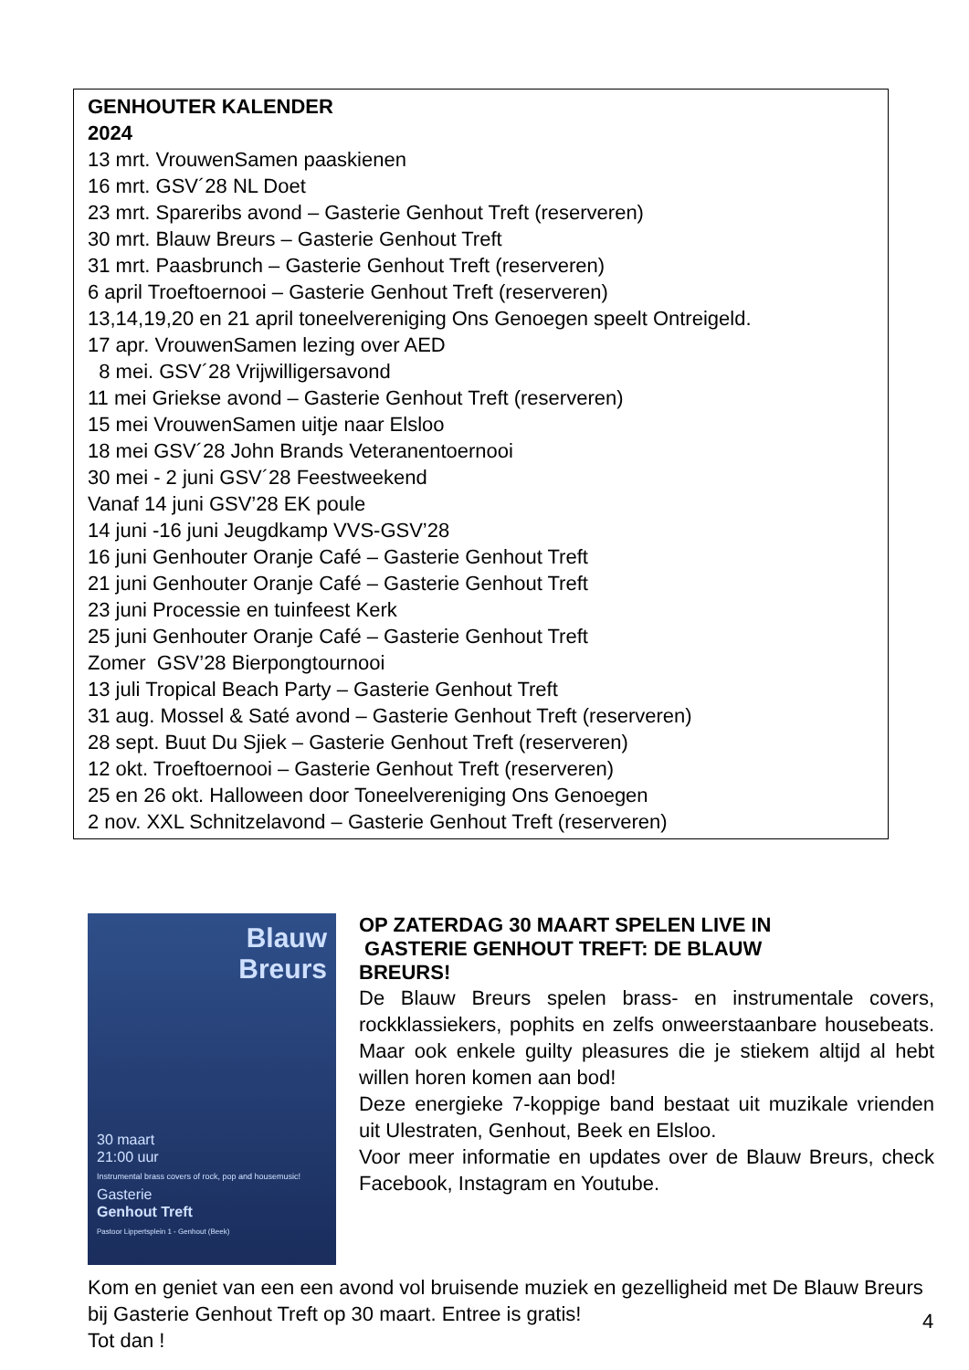GENHOUTER KALENDER
2024
13 mrt. VrouwenSamen paaskienen
16 mrt. GSV´28 NL Doet
23 mrt. Spareribs avond – Gasterie Genhout Treft (reserveren)
30 mrt. Blauw Breurs – Gasterie Genhout Treft
31 mrt. Paasbrunch – Gasterie Genhout Treft (reserveren)
6 april Troeftoernooi – Gasterie Genhout Treft (reserveren)
13,14,19,20 en 21 april toneelvereniging Ons Genoegen speelt Ontreigeld.
17 apr. VrouwenSamen lezing over AED
8 mei. GSV´28 Vrijwilligersavond
11 mei Griekse avond – Gasterie Genhout Treft (reserveren)
15 mei VrouwenSamen uitje naar Elsloo
18 mei GSV´28 John Brands Veteranentoernooi
30 mei - 2 juni GSV´28 Feestweekend
Vanaf 14 juni GSV’28 EK poule
14 juni -16 juni Jeugdkamp VVS-GSV’28
16 juni Genhouter Oranje Café – Gasterie Genhout Treft
21 juni Genhouter Oranje Café – Gasterie Genhout Treft
23 juni Processie en tuinfeest Kerk
25 juni Genhouter Oranje Café – Gasterie Genhout Treft
Zomer GSV’28 Bierpongtournooi
13 juli Tropical Beach Party – Gasterie Genhout Treft
31 aug. Mossel & Saté avond – Gasterie Genhout Treft (reserveren)
28 sept. Buut Du Sjiek – Gasterie Genhout Treft (reserveren)
12 okt. Troeftoernooi – Gasterie Genhout Treft (reserveren)
25 en 26 okt. Halloween door Toneelvereniging Ons Genoegen
2 nov. XXL Schnitzelavond – Gasterie Genhout Treft (reserveren)
Blauw
Breurs
30 maart
21:00 uur
Instrumental brass covers of rock, pop and housemusic!
Gasterie
Genhout Treft
Pastoor Lippertsplein 1 - Genhout (Beek)
OP ZATERDAG 30 MAART SPELEN LIVE IN
GASTERIE GENHOUT TREFT: DE BLAUW
BREURS!
De Blauw Breurs spelen brass- en instrumentale covers, rockklassiekers, pophits en zelfs onweerstaanbare housebeats. Maar ook enkele guilty pleasures die je stiekem altijd al hebt willen horen komen aan bod!
Deze energieke 7-koppige band bestaat uit muzikale vrienden uit Ulestraten, Genhout, Beek en Elsloo.
Voor meer informatie en updates over de Blauw Breurs, check Facebook, Instagram en Youtube.
Kom en geniet van een een avond vol bruisende muziek en gezelligheid met De Blauw Breurs bij Gasterie Genhout Treft op 30 maart. Entree is gratis!
Tot dan !
4